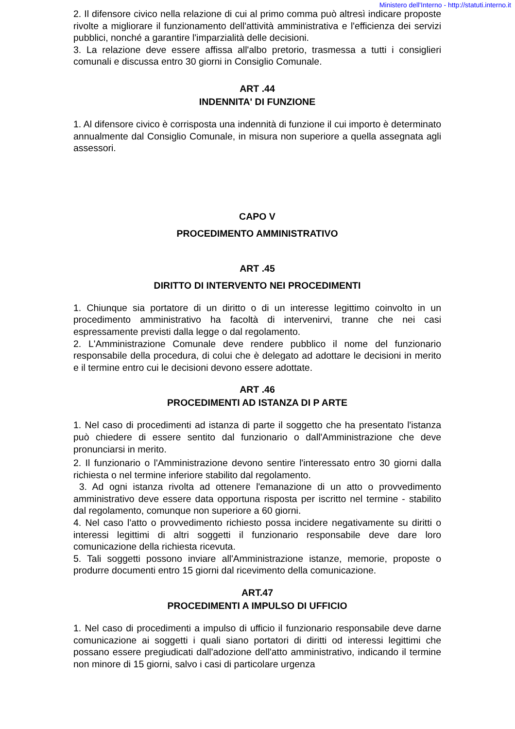Ministero dell'Interno - http://statuti.interno.it
2. Il difensore civico nella relazione di cui al primo comma può altresì indicare proposte rivolte a migliorare il funzionamento dell'attività amministrativa e l'efficienza dei servizi pubblici, nonché a garantire l'imparzialità delle decisioni.
3. La relazione deve essere affissa all'albo pretorio, trasmessa a tutti i consiglieri comunali e discussa entro 30 giorni in Consiglio Comunale.
ART .44
INDENNITA' DI FUNZIONE
1. Al difensore civico è corrisposta una indennità di funzione il cui importo è determinato annualmente dal Consiglio Comunale, in misura non superiore a quella assegnata agli assessori.
CAPO V
PROCEDIMENTO AMMINISTRATIVO
ART .45
DIRITTO DI INTERVENTO NEI PROCEDIMENTI
1. Chiunque sia portatore di un diritto o di un interesse legittimo coinvolto in un procedimento amministrativo ha facoltà di intervenirvi, tranne che nei casi espressamente previsti dalla legge o dal regolamento.
2. L'Amministrazione Comunale deve rendere pubblico il nome del funzionario responsabile della procedura, di colui che è delegato ad adottare le decisioni in merito e il termine entro cui le decisioni devono essere adottate.
ART .46
PROCEDIMENTI AD ISTANZA DI P ARTE
1. Nel caso di procedimenti ad istanza di parte il soggetto che ha presentato l'istanza può chiedere di essere sentito dal funzionario o dall'Amministrazione che deve pronunciarsi in merito.
2. Il funzionario o l'Amministrazione devono sentire l'interessato entro 30 giorni dalla richiesta o nel termine inferiore stabilito dal regolamento.
3. Ad ogni istanza rivolta ad ottenere l'emanazione di un atto o provvedimento amministrativo deve essere data opportuna risposta per iscritto nel termine - stabilito dal regolamento, comunque non superiore a 60 giorni.
4. Nel caso l'atto o provvedimento richiesto possa incidere negativamente su diritti o interessi legittimi di altri soggetti il funzionario responsabile deve dare loro comunicazione della richiesta ricevuta.
5. Tali soggetti possono inviare all'Amministrazione istanze, memorie, proposte o produrre documenti entro 15 giorni dal ricevimento della comunicazione.
ART.47
PROCEDIMENTI A IMPULSO DI UFFICIO
1. Nel caso di procedimenti a impulso di ufficio il funzionario responsabile deve darne comunicazione ai soggetti i quali siano portatori di diritti od interessi legittimi che possano essere pregiudicati dall'adozione dell'atto amministrativo, indicando il termine non minore di 15 giorni, salvo i casi di particolare urgenza